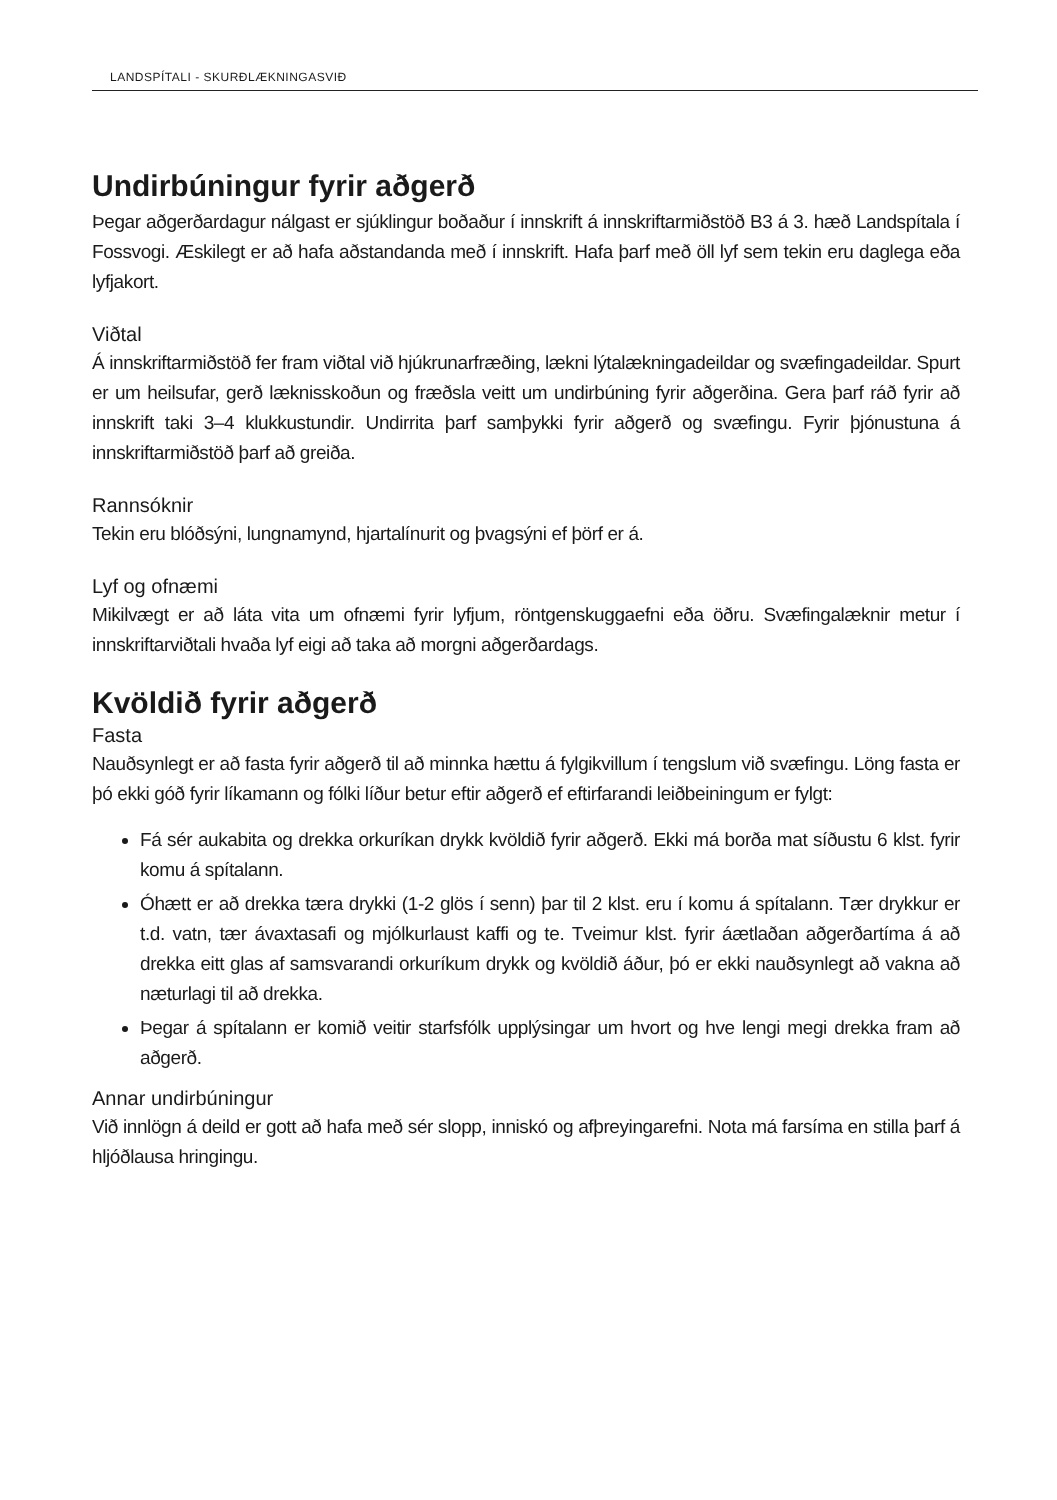LANDSPÍTALI - SKURÐLÆKNINGASVIÐ
Undirbúningur fyrir aðgerð
Þegar aðgerðardagur nálgast er sjúklingur boðaður í innskrift á innskriftarmiðstöð B3 á 3. hæð Landspítala í Fossvogi. Æskilegt er að hafa aðstandanda með í innskrift. Hafa þarf með öll lyf sem tekin eru daglega eða lyfjakort.
Viðtal
Á innskriftarmiðstöð fer fram viðtal við hjúkrunarfræðing, lækni lýtalækningadeildar og svæfingadeildar. Spurt er um heilsufar, gerð læknisskoðun og fræðsla veitt um undirbúning fyrir aðgerðina. Gera þarf ráð fyrir að innskrift taki 3–4 klukkustundir. Undirrita þarf samþykki fyrir aðgerð og svæfingu. Fyrir þjónustuna á innskriftarmiðstöð þarf að greiða.
Rannsóknir
Tekin eru blóðsýni, lungnamynd, hjartalínurit og þvagsýni ef þörf er á.
Lyf og ofnæmi
Mikilvægt er að láta vita um ofnæmi fyrir lyfjum, röntgenskuggaefni eða öðru. Svæfingalæknir metur í innskriftarviðtali hvaða lyf eigi að taka að morgni aðgerðardags.
Kvöldið fyrir aðgerð
Fasta
Nauðsynlegt er að fasta fyrir aðgerð til að minnka hættu á fylgikvillum í tengslum við svæfingu. Löng fasta er þó ekki góð fyrir líkamann og fólki líður betur eftir aðgerð ef eftirfarandi leiðbeiningum er fylgt:
Fá sér aukabita og drekka orkuríkan drykk kvöldið fyrir aðgerð. Ekki má borða mat síðustu 6 klst. fyrir komu á spítalann.
Óhætt er að drekka tæra drykki (1-2 glös í senn) þar til 2 klst. eru í komu á spítalann. Tær drykkur er t.d. vatn, tær ávaxtasafi og mjólkurlaust kaffi og te. Tveimur klst. fyrir áætlaðan aðgerðartíma á að drekka eitt glas af samsvarandi orkuríkum drykk og kvöldið áður, þó er ekki nauðsynlegt að vakna að næturlagi til að drekka.
Þegar á spítalann er komið veitir starfsfólk upplýsingar um hvort og hve lengi megi drekka fram að aðgerð.
Annar undirbúningur
Við innlögn á deild er gott að hafa með sér slopp, inniskó og afþreyingarefni. Nota má farsíma en stilla þarf á hljóðlausa hringingu.